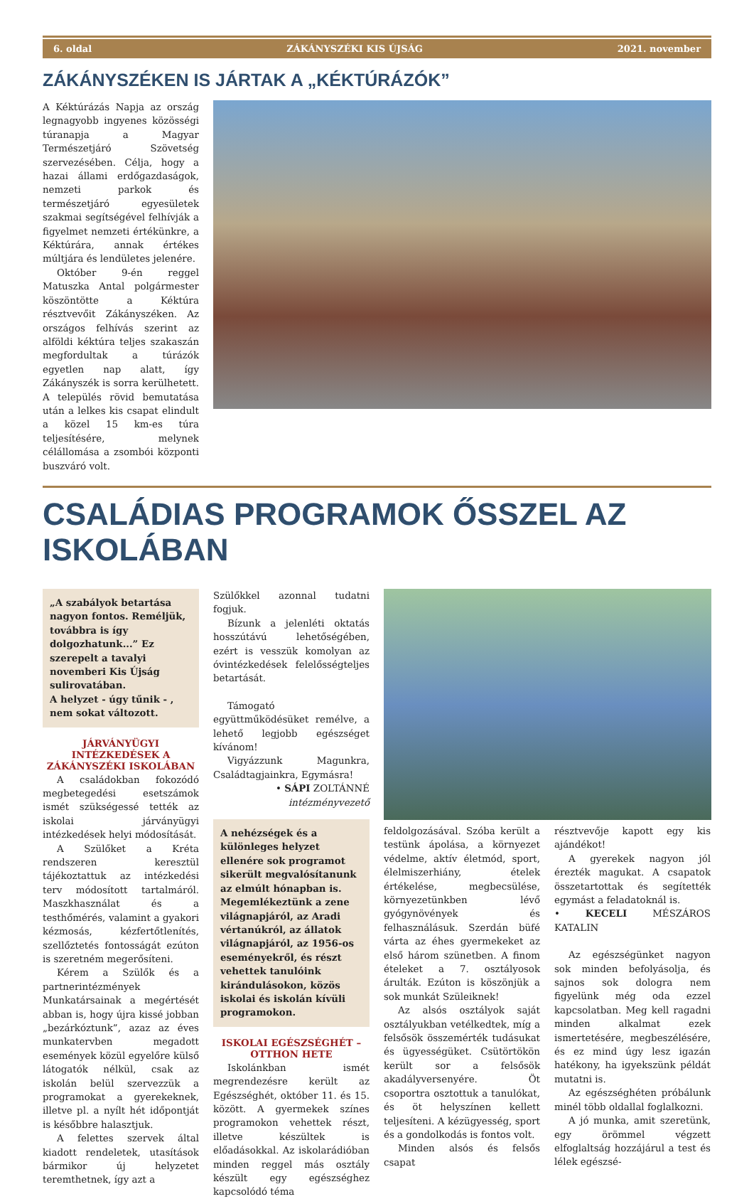6. oldal ZÁKÁNYSZÉKI KIS ÚJSÁG 2021. november
ZÁKÁNYSZÉKEN IS JÁRTAK A „KÉKTÚRÁZÓK”
A Kéktúrázás Napja az ország legnagyobb ingyenes közösségi túranapja a Magyar Természetjáró Szövetség szervezésében. Célja, hogy a hazai állami erdőgazdaságok, nemzeti parkok és természetjáró egyesületek szakmai segítségével felhívják a figyelmet nemzeti értékünkre, a Kéktúrára, annak értékes múltjára és lendületes jelenére.
Október 9-én reggel Matuszka Antal polgármester köszöntötte a Kéktúra résztvevőit Zákányszéken. Az országos felhívás szerint az alföldi kéktúra teljes szakaszán megfordultak a túrázók egyetlen nap alatt, így Zákányszék is sorra kerülhetett. A település rövid bemutatása után a lelkes kis csapat elindult a közel 15 km-es túra teljesítésére, melynek célállomása a zsombói központi buszváró volt.
CSALÁDIAS PROGRAMOK ŐSSZEL AZ ISKOLÁBAN
„A szabályok betartása nagyon fontos. Reméljük, továbbra is így dolgozhatunk...” Ez szerepelt a tavalyi novemberi Kis Újság sulirovatában.
A helyzet - úgy tűnik - , nem sokat változott.
JÁRVÁNYÜGYI INTÉZKEDÉSEK A ZÁKÁNYSZÉKI ISKOLÁBAN
A családokban fokozódó megbetegedési esetszámok ismét szükségessé tették az iskolai járványügyi intézkedések helyi módosítását.
A Szülőket a Kréta rendszeren keresztül tájékoztattuk az intézkedési terv módosított tartalmáról. Maszkhasználat és a testhőmérés, valamint a gyakori kézmosás, kézfertőtlenítés, szellőztetés fontosságát ezúton is szeretném megerősíteni.
Kérem a Szülők és a partnerintézmények Munkatársainak a megértését abban is, hogy újra kissé jobban „bezárkóztunk”, azaz az éves munkatervben megadott események közül egyelőre külső látogatók nélkül, csak az iskolán belül szervezzük a programokat a gyerekeknek, illetve pl. a nyílt hét időpontját is későbbre halasztjuk.
A felettes szervek által kiadott rendeletek, utasítások bármikor új helyzetet teremthetnek, így azt a
Szülőkkel azonnal tudatni fogjuk.
Bízunk a jelenléti oktatás hosszútávú lehetőségében, ezért is vesszük komolyan az óvintézkedések felelősségteljes betartását.
Támogató együttműködésüket remélve, a lehető legjobb egészséget kívánom!
Vigyázzunk Magunkra, Családtagjainkra, Egymásra!
• SÁPI ZOLTÁNNÉ
intézményvezető
A nehézségek és a különleges helyzet ellenére sok programot sikerült megvalósítanunk az elmúlt hónapban is.
Megemlékeztünk a zene világnapjáról, az Aradi vértanúkról, az állatok világnapjáról, az 1956-os eseményekről, és részt vehettek tanulóink kirándulásokon, közös iskolai és iskolán kívüli programokon.
ISKOLAI EGÉSZSÉGHÉT – OTTHON HETE
Iskolánkban ismét megrendezésre került az Egészséghét, október 11. és 15. között. A gyermekek színes programokon vehettek részt, illetve készültek is előadásokkal. Az iskolarádióban minden reggel más osztály készült egy egészséghez kapcsolódó téma
feldolgozásával. Szóba került a testünk ápolása, a környezet védelme, aktív életmód, sport, élelmiszerhiány, ételek értékelése, megbecsülése, környezetünkben lévő gyógynövények és felhasználásuk. Szerdán büfé várta az éhes gyermekeket az első három szünetben. A finom ételeket a 7. osztályosok árulták. Ezúton is köszönjük a sok munkát Szüleiknek!
Az alsós osztályok saját osztályukban vetélkedtek, míg a felsősök összemérték tudásukat és ügyességüket. Csütörtökön került sor a felsősök akadályversenyére. Öt csoportra osztottuk a tanulókat, és öt helyszínen kellett teljesíteni. A kézügyesség, sport és a gondolkodás is fontos volt.
Minden alsós és felsős csapat
résztvevője kapott egy kis ajándékot!
A gyerekek nagyon jól érezték magukat. A csapatok összetartottak és segítették egymást a feladatoknál is.
• KECELI MÉSZÁROS KATALIN
Az egészségünket nagyon sok minden befolyásolja, és sajnos sok dologra nem figyelünk még oda ezzel kapcsolatban. Meg kell ragadni minden alkalmat ezek ismertetésére, megbeszélésére, és ez mind úgy lesz igazán hatékony, ha igyekszünk példát mutatni is.
Az egészséghéten próbálunk minél több oldallal foglalkozni.
A jó munka, amit szeretünk, egy örömmel végzett elfoglaltság hozzájárul a test és lélek egészsé-